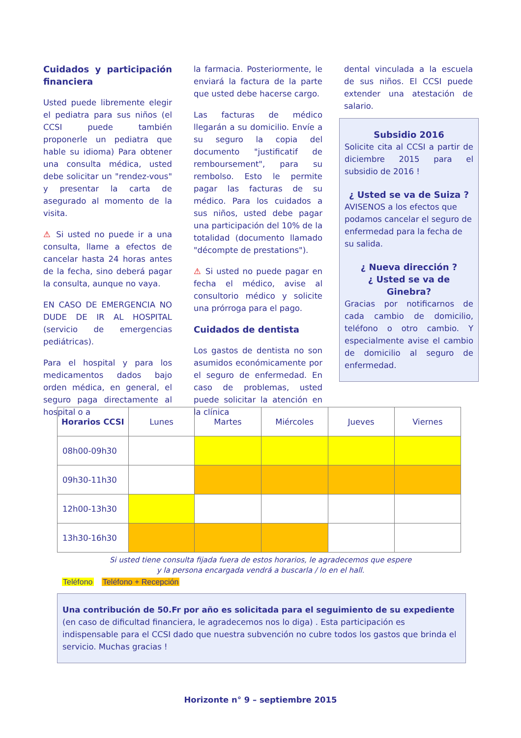Cuidados y participación financiera
Usted puede libremente elegir el pediatra para sus niños (el CCSI puede también proponerle un pediatra que hable su idioma) Para obtener una consulta médica, usted debe solicitar un "rendez-vous" y presentar la carta de asegurado al momento de la visita.
⚠ Si usted no puede ir a una consulta, llame a efectos de cancelar hasta 24 horas antes de la fecha, sino deberá pagar la consulta, aunque no vaya.
EN CASO DE EMERGENCIA NO DUDE DE IR AL HOSPITAL (servicio de emergencias pediátricas).
Para el hospital y para los medicamentos dados bajo orden médica, en general, el seguro paga directamente al hospital o a
la farmacia. Posteriormente, le enviará la factura de la parte que usted debe hacerse cargo.
Las facturas de médico llegarán a su domicilio. Envíe a su seguro la copia del documento "justificatif de remboursement", para su rembolso. Esto le permite pagar las facturas de su médico. Para los cuidados a sus niños, usted debe pagar una participación del 10% de la totalidad (documento llamado "décompte de prestations").
⚠ Si usted no puede pagar en fecha el médico, avise al consultorio médico y solicite una prórroga para el pago.
Cuidados de dentista
Los gastos de dentista no son asumidos económicamente por el seguro de enfermedad. En caso de problemas, usted puede solicitar la atención en la clínica
dental vinculada a la escuela de sus niños. El CCSI puede extender una atestación de salario.
Subsidio 2016
Solicite cita al CCSI a partir de diciembre 2015 para el subsidio de 2016 !
¿ Usted se va de Suiza ?
AVISENOS a los efectos que podamos cancelar el seguro de enfermedad para la fecha de su salida.
¿ Nueva dirección ?
¿ Usted se va de Ginebra?
Gracias por notificarnos de cada cambio de domicilio, teléfono o otro cambio. Y especialmente avise el cambio de domicilio al seguro de enfermedad.
| Horarios CCSI | Lunes | Martes | Miércoles | Jueves | Viernes |
| --- | --- | --- | --- | --- | --- |
| 08h00-09h30 | | | | | |
| 09h30-11h30 | | | | | |
| 12h00-13h30 | | | | | |
| 13h30-16h30 | | | | | |
Si usted tiene consulta fijada fuera de estos horarios, le agradecemos que espere
y la persona encargada vendrá a buscarla / lo en el hall.
Teléfono Teléfono + Recepción
Una contribución de 50.Fr por año es solicitada para el seguimiento de su expediente (en caso de dificultad financiera, le agradecemos nos lo diga) . Esta participación es indispensable para el CCSI dado que nuestra subvención no cubre todos los gastos que brinda el servicio. Muchas gracias !
Horizonte n° 9 – septiembre 2015